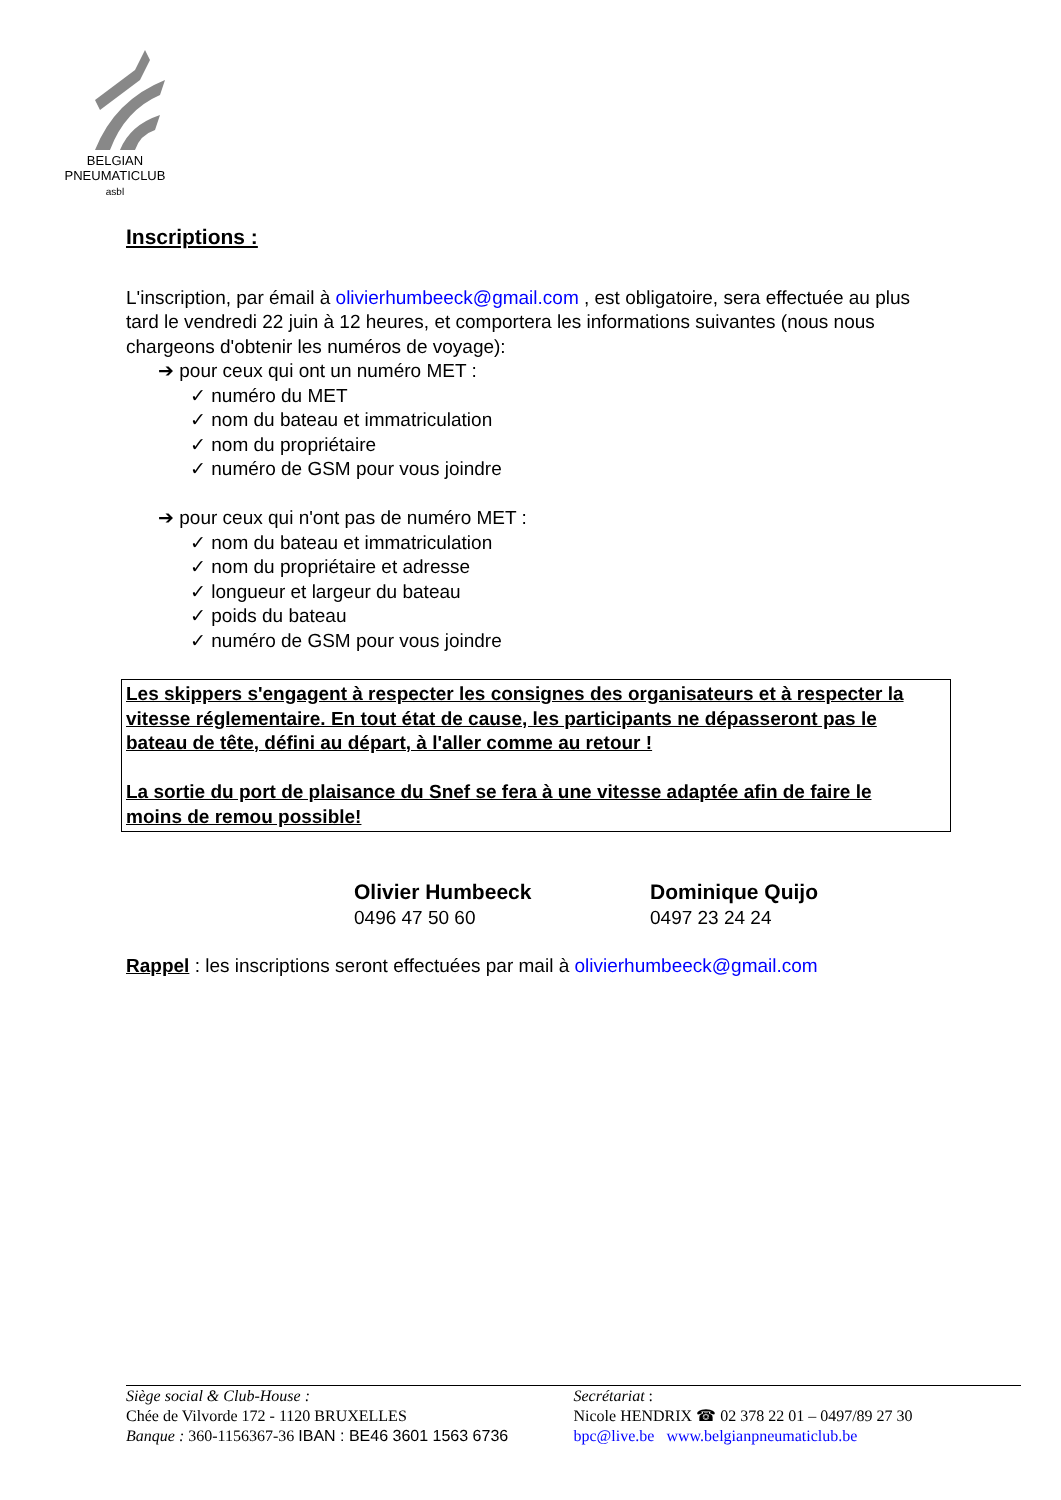BELGIAN
PNEUMATICLUB
asbl
Inscriptions :
L'inscription, par émail à olivierhumbeeck@gmail.com , est obligatoire, sera effectuée au plus tard le vendredi 22 juin à 12 heures, et comportera les informations suivantes (nous nous chargeons d'obtenir les numéros de voyage):
➔ pour ceux qui ont un numéro MET :
✓ numéro du MET
✓ nom du bateau et immatriculation
✓ nom du propriétaire
✓ numéro de GSM pour vous joindre
➔ pour ceux qui n'ont pas de numéro MET :
✓ nom du bateau et immatriculation
✓ nom du propriétaire et adresse
✓ longueur et largeur du bateau
✓ poids du bateau
✓ numéro de GSM pour vous joindre
Les skippers s'engagent à respecter les consignes des organisateurs et à respecter la vitesse réglementaire. En tout état de cause, les participants ne dépasseront pas le bateau de tête, défini au départ, à l'aller comme au retour !
La sortie du port de plaisance du Snef se fera à une vitesse adaptée afin de faire le moins de remou possible!
Olivier Humbeeck
0496 47 50 60
Dominique Quijo
0497 23 24 24
Rappel : les inscriptions seront effectuées par mail à olivierhumbeeck@gmail.com
Siège social & Club-House :
Chée de Vilvorde 172 - 1120 BRUXELLES
Banque : 360-1156367-36 IBAN : BE46 3601 1563 6736
Secrétariat :
Nicole HENDRIX ☎ 02 378 22 01 – 0497/89 27 30
bpc@live.be www.belgianpneumaticlub.be